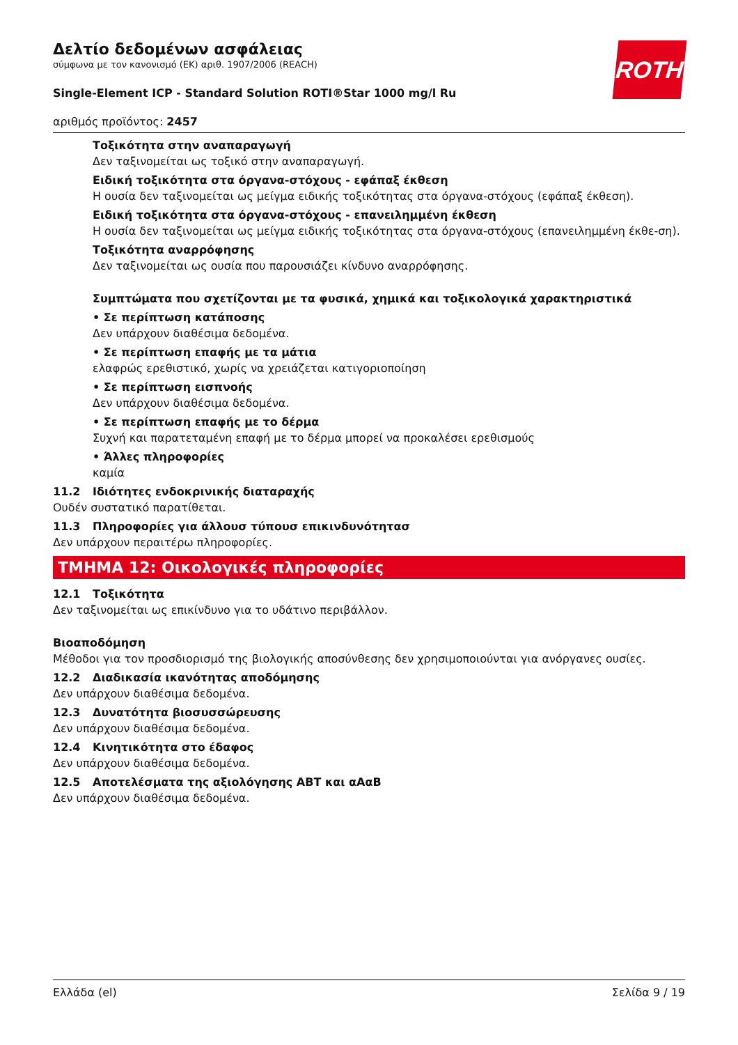ROTH
Δελτίο δεδομένων ασφάλειας
σύμφωνα με τον κανονισμό (ΕΚ) αριθ. 1907/2006 (REACH)
Single-Element ICP - Standard Solution ROTI®Star 1000 mg/l Ru
αριθμός προϊόντος: 2457
Τοξικότητα στην αναπαραγωγή
Δεν ταξινομείται ως τοξικό στην αναπαραγωγή.
Ειδική τοξικότητα στα όργανα-στόχους - εφάπαξ έκθεση
Η ουσία δεν ταξινομείται ως μείγμα ειδικής τοξικότητας στα όργανα-στόχους (εφάπαξ έκθεση).
Ειδική τοξικότητα στα όργανα-στόχους - επανειλημμένη έκθεση
Η ουσία δεν ταξινομείται ως μείγμα ειδικής τοξικότητας στα όργανα-στόχους (επανειλημμένη έκθε-ση).
Τοξικότητα αναρρόφησης
Δεν ταξινομείται ως ουσία που παρουσιάζει κίνδυνο αναρρόφησης.
Συμπτώματα που σχετίζονται με τα φυσικά, χημικά και τοξικολογικά χαρακτηριστικά
• Σε περίπτωση κατάποσης
Δεν υπάρχουν διαθέσιμα δεδομένα.
• Σε περίπτωση επαφής με τα μάτια
ελαφρώς ερεθιστικό, χωρίς να χρειάζεται κατιγοριοποίηση
• Σε περίπτωση εισπνοής
Δεν υπάρχουν διαθέσιμα δεδομένα.
• Σε περίπτωση επαφής με το δέρμα
Συχνή και παρατεταμένη επαφή με το δέρμα μπορεί να προκαλέσει ερεθισμούς
• Άλλες πληροφορίες
καμία
11.2 Ιδιότητες ενδοκρινικής διαταραχής
Ουδέν συστατικό παρατίθεται.
11.3 Πληροφορίες για άλλουσ τύπουσ επικινδυνότητασ
Δεν υπάρχουν περαιτέρω πληροφορίες.
ΤΜΗΜΑ 12: Οικολογικές πληροφορίες
12.1 Τοξικότητα
Δεν ταξινομείται ως επικίνδυνο για το υδάτινο περιβάλλον.
Βιοαποδόμηση
Μέθοδοι για τον προσδιορισμό της βιολογικής αποσύνθεσης δεν χρησιμοποιούνται για ανόργανες ουσίες.
12.2 Διαδικασία ικανότητας αποδόμησης
Δεν υπάρχουν διαθέσιμα δεδομένα.
12.3 Δυνατότητα βιοσυσσώρευσης
Δεν υπάρχουν διαθέσιμα δεδομένα.
12.4 Κινητικότητα στο έδαφος
Δεν υπάρχουν διαθέσιμα δεδομένα.
12.5 Αποτελέσματα της αξιολόγησης ΑΒΤ και αΑαΒ
Δεν υπάρχουν διαθέσιμα δεδομένα.
Ελλάδα (el) Σελίδα 9 / 19